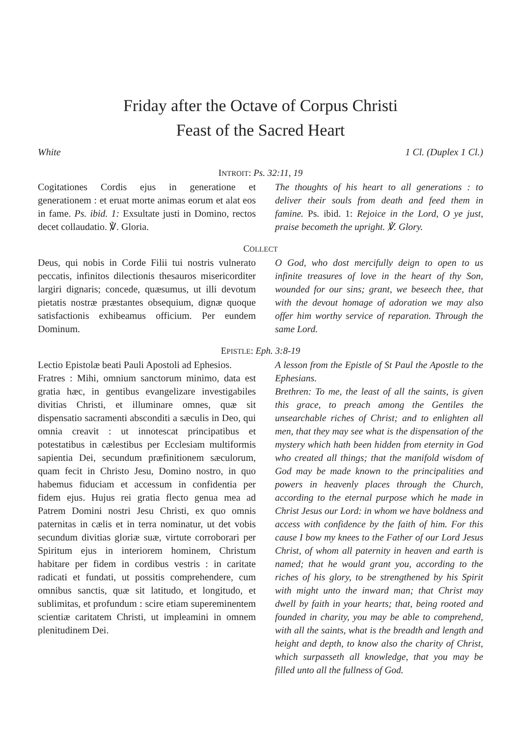Friday after the Octave of Corpus Christi
Feast of the Sacred Heart
White 1 Cl. (Duplex 1 Cl.)
INTROIT: Ps. 32:11, 19
Cogitationes Cordis ejus in generatione et generationem : et eruat morte animas eorum et alat eos in fame. Ps. ibid. 1: Exsultate justi in Domino, rectos decet collaudatio. ℣. Gloria.
The thoughts of his heart to all generations : to deliver their souls from death and feed them in famine. Ps. ibid. 1: Rejoice in the Lord, O ye just, praise becometh the upright. ℣. Glory.
COLLECT
Deus, qui nobis in Corde Filii tui nostris vulnerato peccatis, infinitos dilectionis thesauros misericorditer largiri dignaris; concede, quæsumus, ut illi devotum pietatis nostræ præstantes obsequium, dignæ quoque satisfactionis exhibeamus officium. Per eundem Dominum.
O God, who dost mercifully deign to open to us infinite treasures of love in the heart of thy Son, wounded for our sins; grant, we beseech thee, that with the devout homage of adoration we may also offer him worthy service of reparation. Through the same Lord.
EPISTLE: Eph. 3:8-19
Lectio Epistolæ beati Pauli Apostoli ad Ephesios.
Fratres : Mihi, omnium sanctorum minimo, data est gratia hæc, in gentibus evangelizare investigabiles divitias Christi, et illuminare omnes, quæ sit dispensatio sacramenti absconditi a sæculis in Deo, qui omnia creavit : ut innotescat principatibus et potestatibus in cælestibus per Ecclesiam multiformis sapientia Dei, secundum præfinitionem sæculorum, quam fecit in Christo Jesu, Domino nostro, in quo habemus fiduciam et accessum in confidentia per fidem ejus. Hujus rei gratia flecto genua mea ad Patrem Domini nostri Jesu Christi, ex quo omnis paternitas in cælis et in terra nominatur, ut det vobis secundum divitias gloriæ suæ, virtute corroborari per Spiritum ejus in interiorem hominem, Christum habitare per fidem in cordibus vestris : in caritate radicati et fundati, ut possitis comprehendere, cum omnibus sanctis, quæ sit latitudo, et longitudo, et sublimitas, et profundum : scire etiam supereminentem scientiæ caritatem Christi, ut impleamini in omnem plenitudinem Dei.
A lesson from the Epistle of St Paul the Apostle to the Ephesians.
Brethren: To me, the least of all the saints, is given this grace, to preach among the Gentiles the unsearchable riches of Christ; and to enlighten all men, that they may see what is the dispensation of the mystery which hath been hidden from eternity in God who created all things; that the manifold wisdom of God may be made known to the principalities and powers in heavenly places through the Church, according to the eternal purpose which he made in Christ Jesus our Lord: in whom we have boldness and access with confidence by the faith of him. For this cause I bow my knees to the Father of our Lord Jesus Christ, of whom all paternity in heaven and earth is named; that he would grant you, according to the riches of his glory, to be strengthened by his Spirit with might unto the inward man; that Christ may dwell by faith in your hearts; that, being rooted and founded in charity, you may be able to comprehend, with all the saints, what is the breadth and length and height and depth, to know also the charity of Christ, which surpasseth all knowledge, that you may be filled unto all the fullness of God.